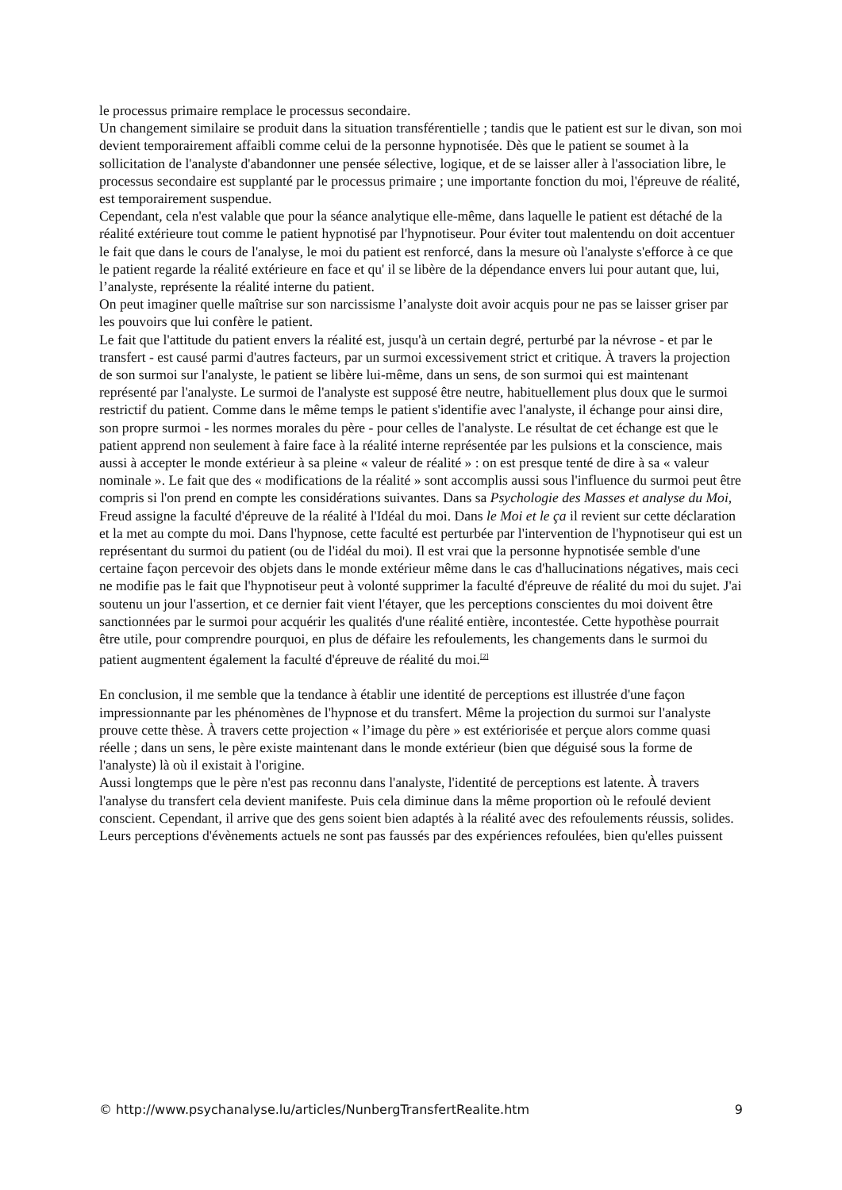le processus primaire remplace le processus secondaire.
Un changement similaire se produit dans la situation transférentielle ; tandis que le patient est sur le divan, son moi devient temporairement affaibli comme celui de la personne hypnotisée. Dès que le patient se soumet à la sollicitation de l'analyste d'abandonner une pensée sélective, logique, et de se laisser aller à l'association libre, le processus secondaire est supplanté par le processus primaire ; une importante fonction du moi, l'épreuve de réalité, est temporairement suspendue.
Cependant, cela n'est valable que pour la séance analytique elle-même, dans laquelle le patient est détaché de la réalité extérieure tout comme le patient hypnotisé par l'hypnotiseur. Pour éviter tout malentendu on doit accentuer le fait que dans le cours de l'analyse, le moi du patient est renforcé, dans la mesure où l'analyste s'efforce à ce que le patient regarde la réalité extérieure en face et qu' il se libère de la dépendance envers lui pour autant que, lui, l’analyste, représente la réalité interne du patient.
On peut imaginer quelle maîtrise sur son narcissisme l’analyste doit avoir acquis pour ne pas se laisser griser par les pouvoirs que lui confère le patient.
Le fait que l'attitude du patient envers la réalité est, jusqu'à un certain degré, perturbé par la névrose - et par le transfert - est causé parmi d'autres facteurs, par un surmoi excessivement strict et critique. À travers la projection de son surmoi sur l'analyste, le patient se libère lui-même, dans un sens, de son surmoi qui est maintenant représenté par l'analyste. Le surmoi de l'analyste est supposé être neutre, habituellement plus doux que le surmoi restrictif du patient. Comme dans le même temps le patient s'identifie avec l'analyste, il échange pour ainsi dire, son propre surmoi - les normes morales du père - pour celles de l'analyste. Le résultat de cet échange est que le patient apprend non seulement à faire face à la réalité interne représentée par les pulsions et la conscience, mais aussi à accepter le monde extérieur à sa pleine « valeur de réalité » : on est presque tenté de dire à sa « valeur nominale ». Le fait que des « modifications de la réalité » sont accomplis aussi sous l'influence du surmoi peut être compris si l'on prend en compte les considérations suivantes. Dans sa Psychologie des Masses et analyse du Moi, Freud assigne la faculté d'épreuve de la réalité à l'Idéal du moi. Dans le Moi et le ça il revient sur cette déclaration et la met au compte du moi. Dans l'hypnose, cette faculté est perturbée par l'intervention de l'hypnotiseur qui est un représentant du surmoi du patient (ou de l'idéal du moi). Il est vrai que la personne hypnotisée semble d'une certaine façon percevoir des objets dans le monde extérieur même dans le cas d'hallucinations négatives, mais ceci ne modifie pas le fait que l'hypnotiseur peut à volonté supprimer la faculté d'épreuve de réalité du moi du sujet. J'ai soutenu un jour l'assertion, et ce dernier fait vient l'étayer, que les perceptions conscientes du moi doivent être sanctionnées par le surmoi pour acquérir les qualités d'une réalité entière, incontestée. Cette hypothèse pourrait être utile, pour comprendre pourquoi, en plus de défaire les refoulements, les changements dans le surmoi du patient augmentent également la faculté d'épreuve de réalité du moi.<sup>[2]</sup>
En conclusion, il me semble que la tendance à établir une identité de perceptions est illustrée d'une façon impressionnante par les phénomènes de l'hypnose et du transfert. Même la projection du surmoi sur l'analyste prouve cette thèse. À travers cette projection « l’image du père » est extériorisée et perçue alors comme quasi réelle ; dans un sens, le père existe maintenant dans le monde extérieur (bien que déguisé sous la forme de l'analyste) là où il existait à l'origine.
Aussi longtemps que le père n'est pas reconnu dans l'analyste, l'identité de perceptions est latente. À travers l'analyse du transfert cela devient manifeste. Puis cela diminue dans la même proportion où le refoulé devient conscient. Cependant, il arrive que des gens soient bien adaptés à la réalité avec des refoulements réussis, solides. Leurs perceptions d'évènements actuels ne sont pas faussés par des expériences refoulées, bien qu'elles puissent
© http://www.psychanalyse.lu/articles/NunbergTransfertRealite.htm 9